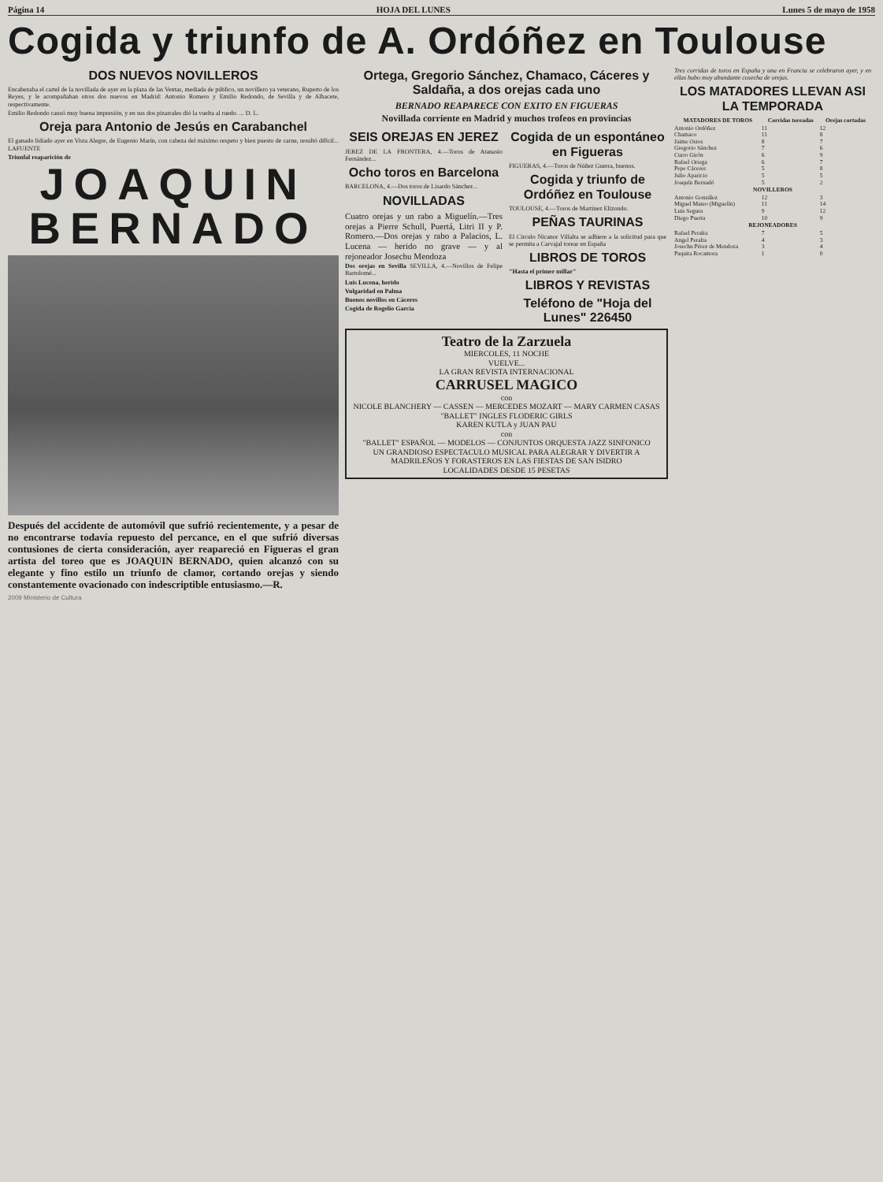Página 14 HOJA DEL LUNES Lunes 5 de mayo de 1958
Cogida y triunfo de A. Ordóñez en Toulouse
DOS NUEVOS NOVILLEROS
Encabezaba el cartel de la novillada de ayer en la plaza de las Ventas, mediada de público, un novillero ya veterano, Ruperto de los Reyes, y le acompañaban otros dos nuevos en Madrid: Antonio Romero y Emilio Redondo, de Sevilla y de Albacete, respectivamente.
Emilio Redondo causó muy buena impresión, y en sus dos pizarrales dió la vuelta al ruedo. ... D. L.
Oreja para Antonio de Jesús en Carabanchel
El ganado lidiado ayer en Vista Alegre, de Eugenio Marín, con cabeza del máximo respeto y bien puesto de carne, resultó difícil... LAFUENTE
Triunfal reaparición de
JOAQUIN
BERNADO
Después del accidente de automóvil que sufrió recientemente, y a pesar de no encontrarse todavía repuesto del percance, en el que sufrió diversas contusiones de cierta consideración, ayer reapareció en Figueras el gran artista del toreo que es JOAQUIN BERNADO, quien alcanzó con su elegante y fino estilo un triunfo de clamor, cortando orejas y siendo constantemente ovacionado con indescriptible entusiasmo.—R.
Ortega, Gregorio Sánchez, Chamaco, Cáceres y Saldaña, a dos orejas cada uno
BERNADO REAPARECE CON EXITO EN FIGUERAS
Novillada corriente en Madrid y muchos trofeos en provincias
SEIS OREJAS EN JEREZ
JEREZ DE LA FRONTERA, 4.—Toros de Atanasio Fernández...
Ocho toros en Barcelona
BARCELONA, 4.—Dos toros de Lisardo Sánchez...
NOVILLADAS
Cuatro orejas y un rabo a Miguelín.—Tres orejas a Pierre Schull, Puertá, Litri II y P. Romero.—Dos orejas y rabo a Palacios, L. Lucena — herido no grave — y al rejoneador Josechu Mendoza
Dos orejas en Sevilla SEVILLA, 4.—Novillos de Felipe Bartolomé...
Luis Lucena, herido
Vulgaridad en Palma
Buenos novillos en Cáceres
Cogida de Rogelio García
Cogida de un espontáneo en Figueras
FIGUERAS, 4.—Toros de Núñez Guerra, buenos.
Cogida y triunfo de Ordóñez en Toulouse
TOULOUSE, 4.—Toros de Martínez Elizondo.
PEÑAS TAURINAS
El Círculo Nicanor Villalta se adhiere a la solicitud para que se permita a Carvajal torear en España
LIBROS DE TOROS
"Hasta el primer millar"
LIBROS Y REVISTAS
Teléfono de "Hoja del Lunes" 226450
Teatro de la Zarzuela
MIERCOLES, 11 NOCHE
VUELVE...
LA GRAN REVISTA INTERNACIONAL
CARRUSEL MAGICO
con
NICOLE BLANCHERY — CASSEN — MERCEDES MOZART — MARY CARMEN CASAS
"BALLET" INGLES FLODERIC GIRLS
KAREN KUTLA y JUAN PAU
con
"BALLET" ESPAÑOL — MODELOS — CONJUNTOS ORQUESTA JAZZ SINFONICO
UN GRANDIOSO ESPECTACULO MUSICAL PARA ALEGRAR Y DIVERTIR A MADRILEÑOS Y FORASTEROS EN LAS FIESTAS DE SAN ISIDRO
LOCALIDADES DESDE 15 PESETAS
Tres corridas de toros en España y una en Francia se celebraron ayer, y en ellas hubo muy abundante cosecha de orejas.
LOS MATADORES LLEVAN ASI LA TEMPORADA
| MATADORES DE TOROS | Corridas toreadas | Orejas cortadas |
| --- | --- | --- |
| Antonio Ordóñez | 11 | 12 |
| Chamaco | 11 | 8 |
| Jaime Ostos | 8 | 7 |
| Gregorio Sánchez | 7 | 6 |
| Curro Girón | 6 | 9 |
| Rafael Ortega | 6 | 7 |
| Pepe Cáceres | 5 | 8 |
| Julio Aparicio | 5 | 5 |
| Joaquín Bernadó | 5 | 2 |
| NOVILLEROS | | |
| Antonio González | 12 | 3 |
| Miguel Mateo (Miguelín) | 11 | 14 |
| Luis Segura | 9 | 12 |
| Diego Puerta | 10 | 9 |
| REJONEADORES | | |
| Rafael Peralta | 7 | 5 |
| Angel Peralta | 4 | 3 |
| Josechu Pérez de Mendoza | 3 | 4 |
| Paquita Rocamora | 1 | 0 |
2009 Ministerio de Cultura